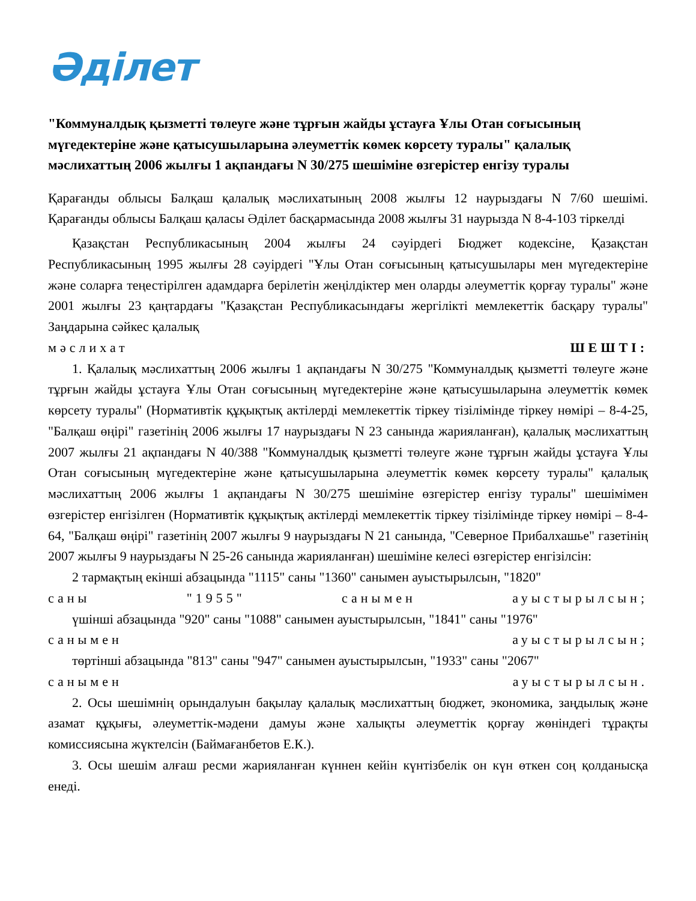Әділет
"Коммуналдық қызметті төлеуге және тұрғын жайды ұстауға Ұлы Отан соғысының мүгедектеріне және қатысушыларына әлеуметтік көмек көрсету туралы" қалалық мәслихаттың 2006 жылғы 1 ақпандағы N 30/275 шешіміне өзгерістер енгізу туралы
Қарағанды облысы Балқаш қалалық мәслихатының 2008 жылғы 12 наурыздағы N 7/60 шешімі. Қарағанды облысы Балқаш қаласы Әділет басқармасында 2008 жылғы 31 наурызда N 8-4-103 тіркелді
Қазақстан Республикасының 2004 жылғы 24 сәуірдегі Бюджет кодексіне, Қазақстан Республикасының 1995 жылғы 28 сәуірдегі "Ұлы Отан соғысының қатысушылары мен мүгедектеріне және соларға теңестірілген адамдарға берілетін жеңілдіктер мен оларды әлеуметтік қорғау туралы" және 2001 жылғы 23 қаңтардағы "Қазақстан Республикасындағы жергілікті мемлекеттік басқару туралы" Заңдарына сәйкес қалалық
мәслихат ШЕШТІ:
1. Қалалық мәслихаттың 2006 жылғы 1 ақпандағы N 30/275 "Коммуналдық қызметті төлеуге және тұрғын жайды ұстауға Ұлы Отан соғысының мүгедектеріне және қатысушыларына әлеуметтік көмек көрсету туралы" (Нормативтік құқықтық актілерді мемлекеттік тіркеу тізілімінде тіркеу нөмірі – 8-4-25, "Балқаш өңірі" газетінің 2006 жылғы 17 наурыздағы N 23 санында жарияланған), қалалық мәслихаттың 2007 жылғы 21 ақпандағы N 40/388 "Коммуналдық қызметті төлеуге және тұрғын жайды ұстауға Ұлы Отан соғысының мүгедектеріне және қатысушыларына әлеуметтік көмек көрсету туралы" қалалық мәслихаттың 2006 жылғы 1 ақпандағы N 30/275 шешіміне өзгерістер енгізу туралы" шешімімен өзгерістер енгізілген (Нормативтік құқықтық актілерді мемлекеттік тіркеу тізілімінде тіркеу нөмірі – 8-4-64, "Балқаш өңірі" газетінің 2007 жылғы 9 наурыздағы N 21 санында, "Северное Прибалхашье" газетінің 2007 жылғы 9 наурыздағы N 25-26 санында жарияланған) шешіміне келесі өзгерістер енгізілсін:
2 тармақтың екінші абзацында "1115" саны "1360" санымен ауыстырылсын, "1820"
саны "1955" санымен ауыстырылсын;
үшінші абзацында "920" саны "1088" санымен ауыстырылсын, "1841" саны "1976"
санымен ауыстырылсын;
төртінші абзацында "813" саны "947" санымен ауыстырылсын, "1933" саны "2067"
санымен ауыстырылсын.
2. Осы шешімнің орындалуын бақылау қалалық мәслихаттың бюджет, экономика, заңдылық және азамат құқығы, әлеуметтік-мәдени дамуы және халықты әлеуметтік қорғау жөніндегі тұрақты комиссиясына жүктелсін (Баймағанбетов Е.К.).
3. Осы шешім алғаш ресми жарияланған күннен кейін күнтізбелік он күн өткен соң қолданысқа енеді.